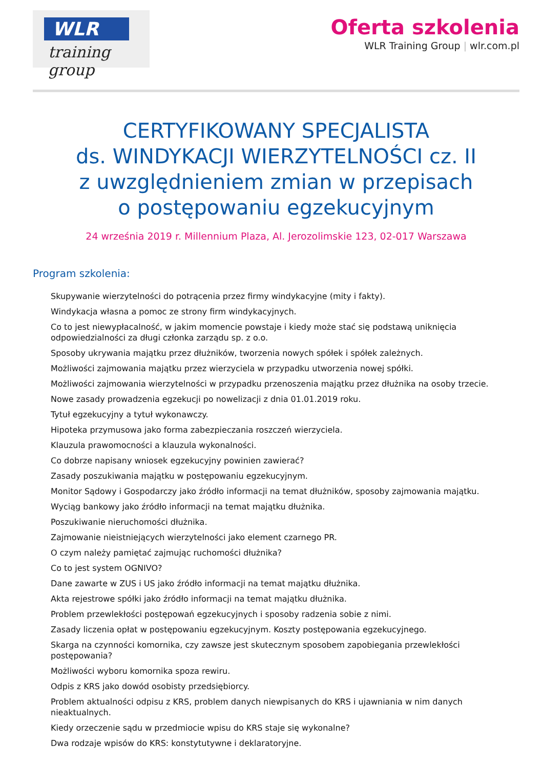WLR
training group
Oferta szkolenia
WLR Training Group | wlr.com.pl
CERTYFIKOWANY SPECJALISTA
ds. WINDYKACJI WIERZYTELNOŚCI cz. II
z uwzględnieniem zmian w przepisach
o postępowaniu egzekucyjnym
24 września 2019 r. Millennium Plaza, Al. Jerozolimskie 123, 02-017 Warszawa
Program szkolenia:
Skupywanie wierzytelności do potrącenia przez firmy windykacyjne (mity i fakty).
Windykacja własna a pomoc ze strony firm windykacyjnych.
Co to jest niewypłacalność, w jakim momencie powstaje i kiedy może stać się podstawą uniknięcia odpowiedzialności za długi członka zarządu sp. z o.o.
Sposoby ukrywania majątku przez dłużników, tworzenia nowych spółek i spółek zależnych.
Możliwości zajmowania majątku przez wierzyciela w przypadku utworzenia nowej spółki.
Możliwości zajmowania wierzytelności w przypadku przenoszenia majątku przez dłużnika na osoby trzecie.
Nowe zasady prowadzenia egzekucji po nowelizacji z dnia 01.01.2019 roku.
Tytuł egzekucyjny a tytuł wykonawczy.
Hipoteka przymusowa jako forma zabezpieczania roszczeń wierzyciela.
Klauzula prawomocności a klauzula wykonalności.
Co dobrze napisany wniosek egzekucyjny powinien zawierać?
Zasady poszukiwania majątku w postępowaniu egzekucyjnym.
Monitor Sądowy i Gospodarczy jako źródło informacji na temat dłużników, sposoby zajmowania majątku.
Wyciąg bankowy jako źródło informacji na temat majątku dłużnika.
Poszukiwanie nieruchomości dłużnika.
Zajmowanie nieistniejących wierzytelności jako element czarnego PR.
O czym należy pamiętać zajmując ruchomości dłużnika?
Co to jest system OGNIVO?
Dane zawarte w ZUS i US jako źródło informacji na temat majątku dłużnika.
Akta rejestrowe spółki jako źródło informacji na temat majątku dłużnika.
Problem przewlekłości postępowań egzekucyjnych i sposoby radzenia sobie z nimi.
Zasady liczenia opłat w postępowaniu egzekucyjnym. Koszty postępowania egzekucyjnego.
Skarga na czynności komornika, czy zawsze jest skutecznym sposobem zapobiegania przewlekłości postępowania?
Możliwości wyboru komornika spoza rewiru.
Odpis z KRS jako dowód osobisty przedsiębiorcy.
Problem aktualności odpisu z KRS, problem danych niewpisanych do KRS i ujawniania w nim danych nieaktualnych.
Kiedy orzeczenie sądu w przedmiocie wpisu do KRS staje się wykonalne?
Dwa rodzaje wpisów do KRS: konstytutywne i deklaratoryjne.